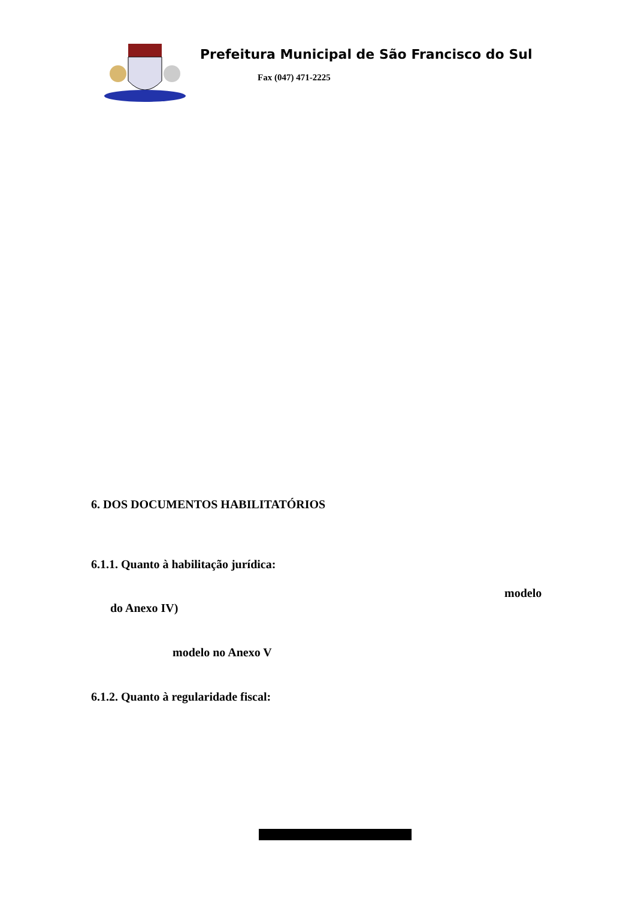Prefeitura Municipal de São Francisco do Sul
Fax (047) 471-2225
6. DOS DOCUMENTOS HABILITATÓRIOS
6.1.1. Quanto à habilitação jurídica:
modelo
do Anexo IV)
modelo no Anexo V
6.1.2. Quanto à regularidade fiscal: